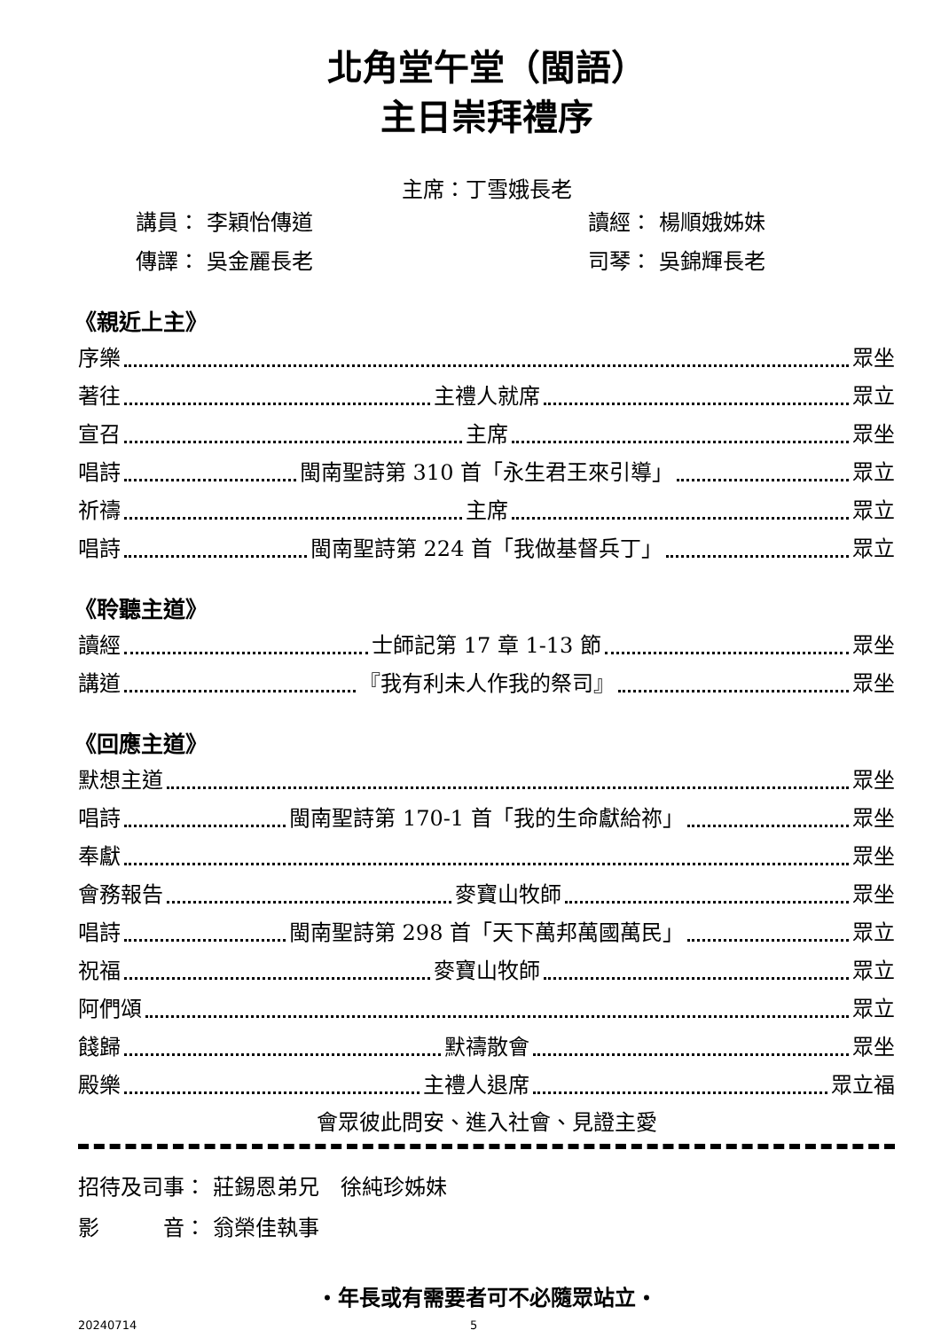北角堂午堂（閩語）
主日崇拜禮序
主席：丁雪娥長老
講員： 李穎怡傳道
讀經： 楊順娥姊妹
傳譯： 吳金麗長老
司琴： 吳錦輝長老
《親近上主》
序樂 眾坐
著往 主禮人就席 眾立
宣召 主席 眾坐
唱詩 閩南聖詩第 310 首「永生君王來引導」 眾立
祈禱 主席 眾立
唱詩 閩南聖詩第 224 首「我做基督兵丁」 眾立
《聆聽主道》
讀經 士師記第 17 章 1-13 節 眾坐
講道 『我有利未人作我的祭司』 眾坐
《回應主道》
默想主道 眾坐
唱詩 閩南聖詩第 170-1 首「我的生命獻給祢」 眾坐
奉獻 眾坐
會務報告 麥寶山牧師 眾坐
唱詩 閩南聖詩第 298 首「天下萬邦萬國萬民」 眾立
祝福 麥寶山牧師 眾立
阿們頌 眾立
餞歸 默禱散會 眾坐
殿樂 主禮人退席 眾立福
會眾彼此問安、進入社會、見證主愛
招待及司事： 莊錫恩弟兄　徐純珍姊妹
影　　　音： 翁榮佳執事
‧年長或有需要者可不必隨眾站立‧
20240714 5